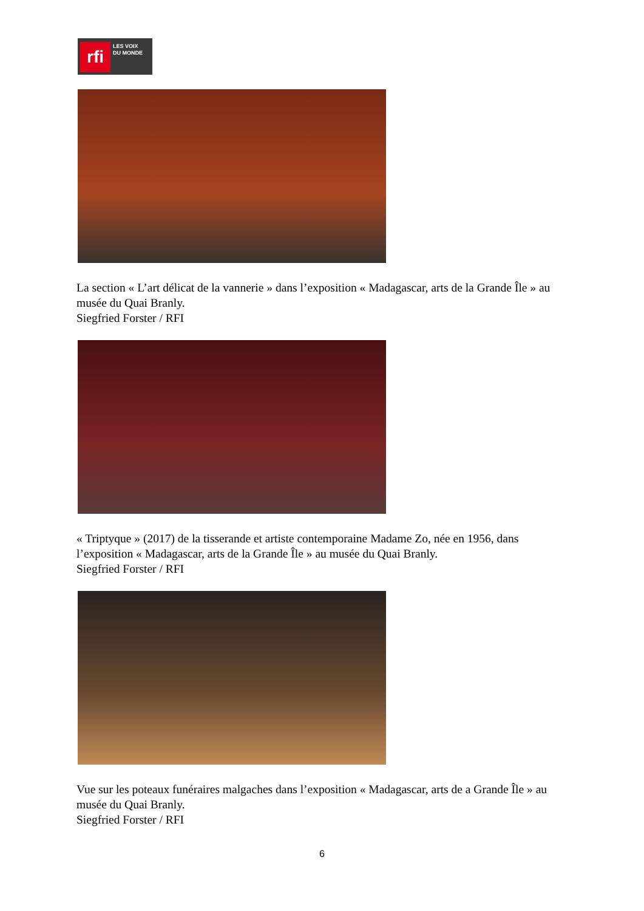rfi
LES VOIX
DU MONDE
La section « L’art délicat de la vannerie » dans l’exposition « Madagascar, arts de la Grande Île » au musée du Quai Branly.
Siegfried Forster / RFI
« Triptyque » (2017) de la tisserande et artiste contemporaine Madame Zo, née en 1956, dans l’exposition « Madagascar, arts de la Grande Île » au musée du Quai Branly.
Siegfried Forster / RFI
Vue sur les poteaux funéraires malgaches dans l’exposition « Madagascar, arts de a Grande Île » au musée du Quai Branly.
Siegfried Forster / RFI
6